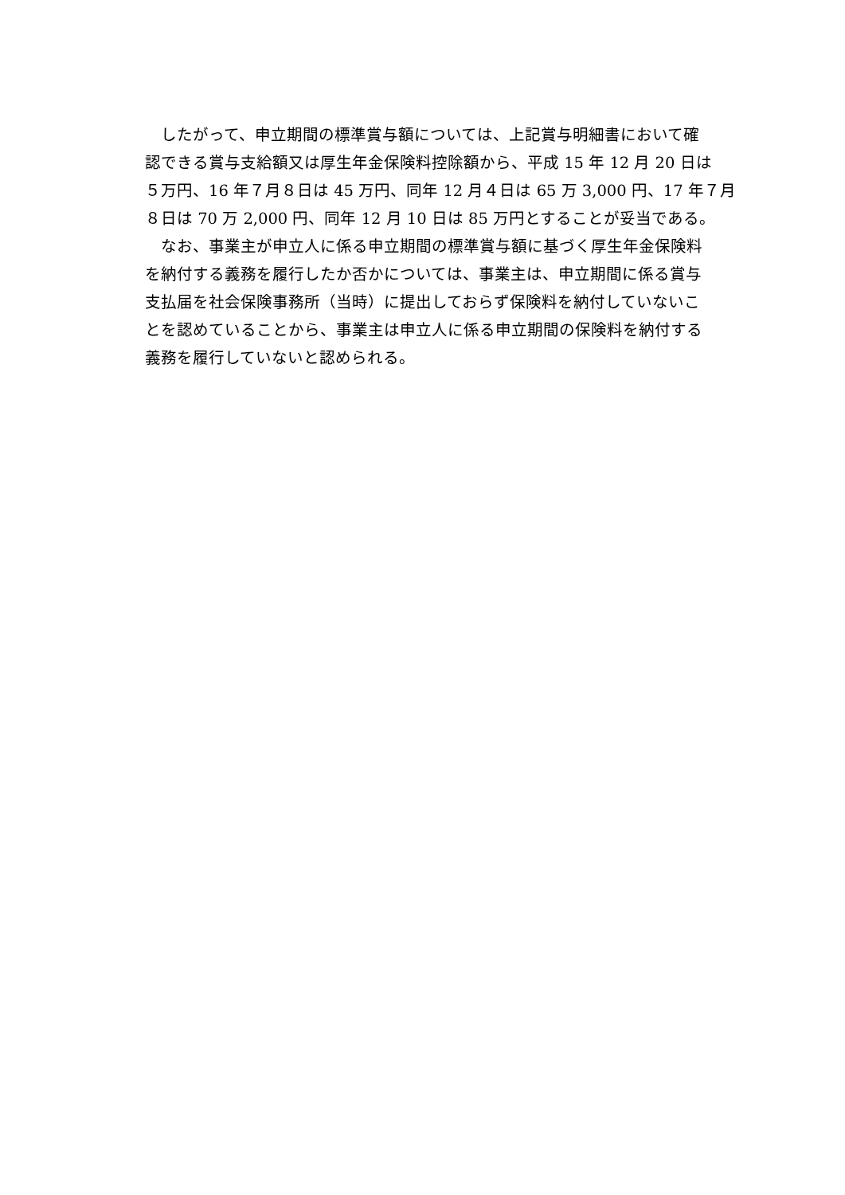したがって、申立期間の標準賞与額については、上記賞与明細書において確
認できる賞与支給額又は厚生年金保険料控除額から、平成 15 年 12 月 20 日は
５万円、16 年７月８日は 45 万円、同年 12 月４日は 65 万 3,000 円、17 年７月
８日は 70 万 2,000 円、同年 12 月 10 日は 85 万円とすることが妥当である。
　なお、事業主が申立人に係る申立期間の標準賞与額に基づく厚生年金保険料
を納付する義務を履行したか否かについては、事業主は、申立期間に係る賞与
支払届を社会保険事務所（当時）に提出しておらず保険料を納付していないこ
とを認めていることから、事業主は申立人に係る申立期間の保険料を納付する
義務を履行していないと認められる。